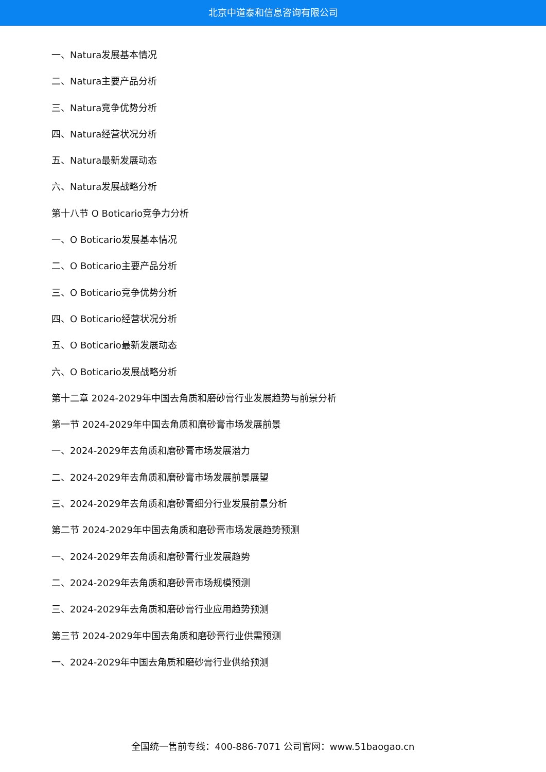北京中道泰和信息咨询有限公司
一、Natura发展基本情况
二、Natura主要产品分析
三、Natura竞争优势分析
四、Natura经营状况分析
五、Natura最新发展动态
六、Natura发展战略分析
第十八节 O Boticario竞争力分析
一、O Boticario发展基本情况
二、O Boticario主要产品分析
三、O Boticario竞争优势分析
四、O Boticario经营状况分析
五、O Boticario最新发展动态
六、O Boticario发展战略分析
第十二章 2024-2029年中国去角质和磨砂膏行业发展趋势与前景分析
第一节 2024-2029年中国去角质和磨砂膏市场发展前景
一、2024-2029年去角质和磨砂膏市场发展潜力
二、2024-2029年去角质和磨砂膏市场发展前景展望
三、2024-2029年去角质和磨砂膏细分行业发展前景分析
第二节 2024-2029年中国去角质和磨砂膏市场发展趋势预测
一、2024-2029年去角质和磨砂膏行业发展趋势
二、2024-2029年去角质和磨砂膏市场规模预测
三、2024-2029年去角质和磨砂膏行业应用趋势预测
第三节 2024-2029年中国去角质和磨砂膏行业供需预测
一、2024-2029年中国去角质和磨砂膏行业供给预测
全国统一售前专线：400-886-7071 公司官网：www.51baogao.cn